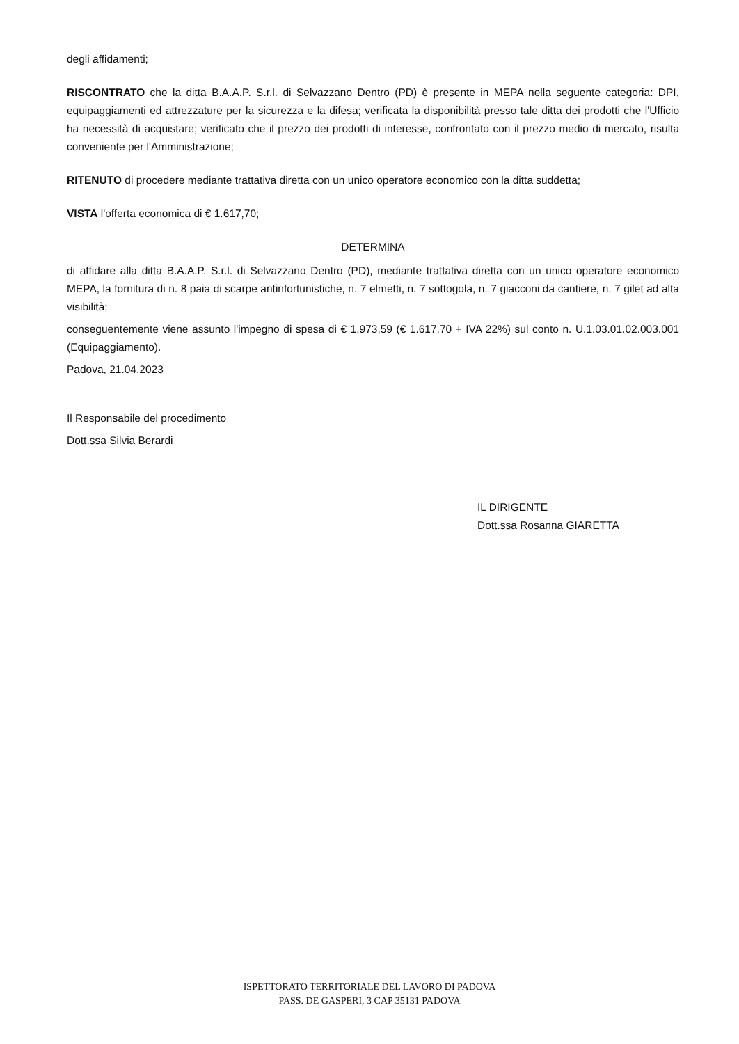degli affidamenti;
RISCONTRATO che la ditta B.A.A.P. S.r.l. di Selvazzano Dentro (PD) è presente in MEPA nella seguente categoria: DPI, equipaggiamenti ed attrezzature per la sicurezza e la difesa; verificata la disponibilità presso tale ditta dei prodotti che l'Ufficio ha necessità di acquistare; verificato che il prezzo dei prodotti di interesse, confrontato con il prezzo medio di mercato, risulta conveniente per l'Amministrazione;
RITENUTO di procedere mediante trattativa diretta con un unico operatore economico con la ditta suddetta;
VISTA l'offerta economica di € 1.617,70;
DETERMINA
di affidare alla ditta B.A.A.P. S.r.l. di Selvazzano Dentro (PD), mediante trattativa diretta con un unico operatore economico MEPA, la fornitura di n. 8 paia di scarpe antinfortunistiche, n. 7 elmetti, n. 7 sottogola, n. 7 giacconi da cantiere, n. 7 gilet ad alta visibilità;
conseguentemente viene assunto l'impegno di spesa di € 1.973,59 (€ 1.617,70 + IVA 22%) sul conto n. U.1.03.01.02.003.001 (Equipaggiamento).
Padova, 21.04.2023
Il Responsabile del procedimento
Dott.ssa Silvia Berardi
IL DIRIGENTE
Dott.ssa Rosanna GIARETTA
ISPETTORATO TERRITORIALE DEL LAVORO DI PADOVA
PASS. DE GASPERI, 3 CAP 35131 PADOVA